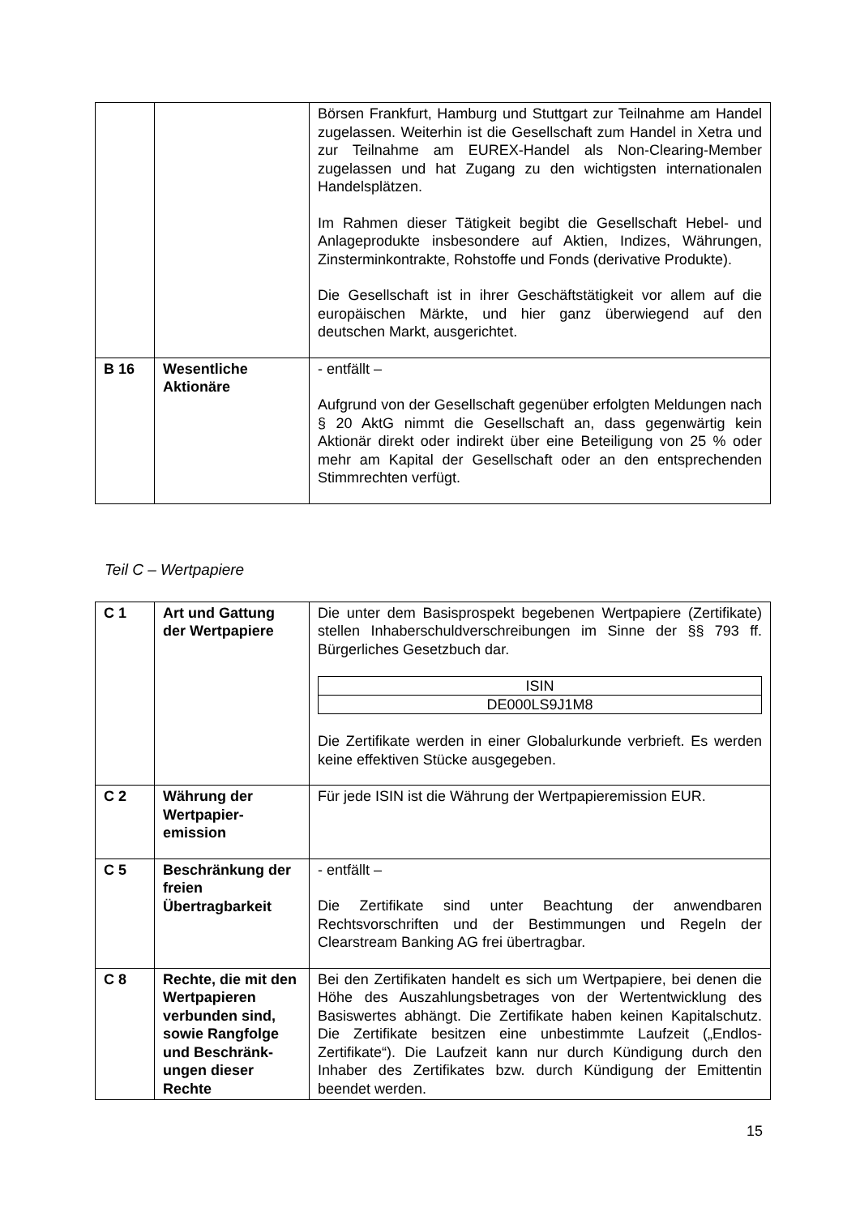| | | Börsen Frankfurt, Hamburg und Stuttgart zur Teilnahme am Handel zugelassen. Weiterhin ist die Gesellschaft zum Handel in Xetra und zur Teilnahme am EUREX-Handel als Non-Clearing-Member zugelassen und hat Zugang zu den wichtigsten internationalen Handelsplätzen. Im Rahmen dieser Tätigkeit begibt die Gesellschaft Hebel- und Anlageprodukte insbesondere auf Aktien, Indizes, Währungen, Zinsterminkontrakte, Rohstoffe und Fonds (derivative Produkte). Die Gesellschaft ist in ihrer Geschäftstätigkeit vor allem auf die europäischen Märkte, und hier ganz überwiegend auf den deutschen Markt, ausgerichtet. |
| B 16 | Wesentliche Aktionäre | - entfällt – Aufgrund von der Gesellschaft gegenüber erfolgten Meldungen nach § 20 AktG nimmt die Gesellschaft an, dass gegenwärtig kein Aktionär direkt oder indirekt über eine Beteiligung von 25 % oder mehr am Kapital der Gesellschaft oder an den entsprechenden Stimmrechten verfügt. |
Teil C – Wertpapiere
| C 1 | Art und Gattung der Wertpapiere | Die unter dem Basisprospekt begebenen Wertpapiere (Zertifikate) stellen Inhaberschuldverschreibungen im Sinne der §§ 793 ff. Bürgerliches Gesetzbuch dar. / ISIN / / DE000LS9J1M8 / Die Zertifikate werden in einer Globalurkunde verbrieft. Es werden keine effektiven Stücke ausgegeben. |
| C 2 | Währung der Wertpapier-emission | Für jede ISIN ist die Währung der Wertpapieremission EUR. |
| C 5 | Beschränkung der freien Übertragbarkeit | - entfällt – Die Zertifikate sind unter Beachtung der anwendbaren Rechtsvorschriften und der Bestimmungen und Regeln der Clearstream Banking AG frei übertragbar. |
| C 8 | Rechte, die mit den Wertpapieren verbunden sind, sowie Rangfolge und Beschränk-ungen dieser Rechte | Bei den Zertifikaten handelt es sich um Wertpapiere, bei denen die Höhe des Auszahlungsbetrages von der Wertentwicklung des Basiswertes abhängt. Die Zertifikate haben keinen Kapitalschutz. Die Zertifikate besitzen eine unbestimmte Laufzeit („Endlos-Zertifikate“). Die Laufzeit kann nur durch Kündigung durch den Inhaber des Zertifikates bzw. durch Kündigung der Emittentin beendet werden. |
15